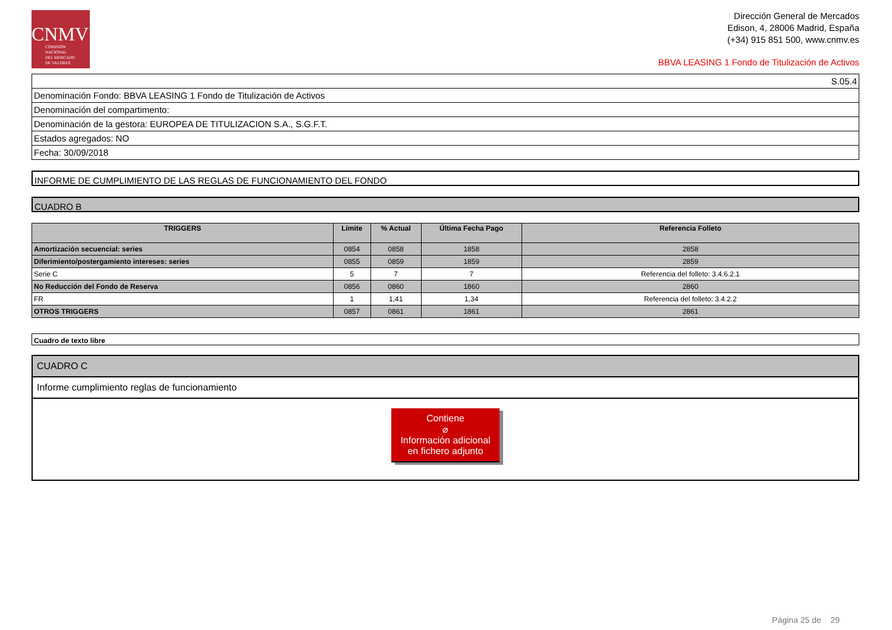CNMV
COMISIÓN
NACIONAL
DEL MERCADO
DE VALORES
Dirección General de Mercados
Edison, 4, 28006 Madrid, España
(+34) 915 851 500, www.cnmv.es
BBVA LEASING 1 Fondo de Titulización de Activos
| S.05.4 |
| Denominación Fondo: BBVA LEASING 1 Fondo de Titulización de Activos |
| Denominación del compartimento: |
| Denominación de la gestora: EUROPEA DE TITULIZACION S.A., S.G.F.T. |
| Estados agregados: NO |
| Fecha: 30/09/2018 |
INFORME DE CUMPLIMIENTO DE LAS REGLAS DE FUNCIONAMIENTO DEL FONDO
CUADRO B
| TRIGGERS | Límite | % Actual | Última Fecha Pago | Referencia Folleto |
| --- | --- | --- | --- | --- |
| Amortización secuencial: series | 0854 | 0858 | 1858 | 2858 |
| Diferimiento/postergamiento intereses: series | 0855 | 0859 | 1859 | 2859 |
| Serie C | 5 | 7 | 7 | Referencia del folleto: 3.4.6.2.1 |
| No Reducción del Fondo de Reserva | 0856 | 0860 | 1860 | 2860 |
| FR | 1 | 1,41 | 1,34 | Referencia del folleto: 3.4.2.2 |
| OTROS TRIGGERS | 0857 | 0861 | 1861 | 2861 |
Cuadro de texto libre
CUADRO C
Informe cumplimiento reglas de funcionamiento
Contiene
⌀
Información adicional
en fichero adjunto
Página 25 de 29